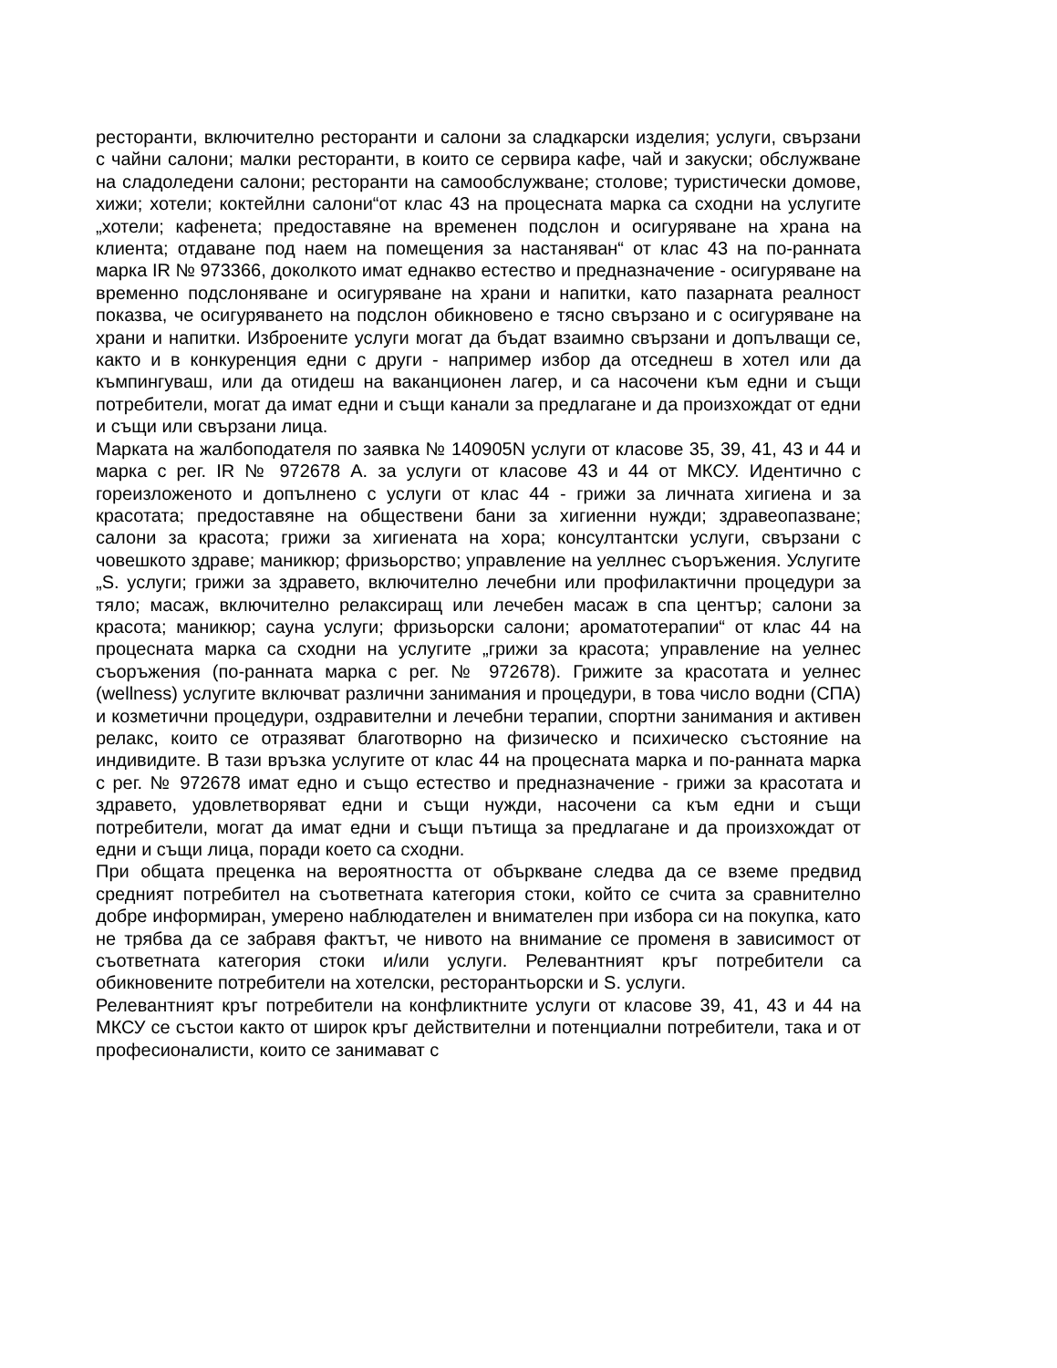ресторанти, включително ресторанти и салони за сладкарски изделия; услуги, свързани с чайни салони; малки ресторанти, в които се сервира кафе, чай и закуски; обслужване на сладоледени салони; ресторанти на самообслужване; столове; туристически домове, хижи; хотели; коктейлни салони“от клас 43 на процесната марка са сходни на услугите „хотели; кафенета; предоставяне на временен подслон и осигуряване на храна на клиента; отдаване под наем на помещения за настаняван“ от клас 43 на по-ранната марка IR № 973366, доколкото имат еднакво естество и предназначение - осигуряване на временно подслоняване и осигуряване на храни и напитки, като пазарната реалност показва, че осигуряването на подслон обикновено е тясно свързано и с осигуряване на храни и напитки. Изброените услуги могат да бъдат взаимно свързани и допълващи се, както и в конкуренция едни с други - например избор да отседнеш в хотел или да къмпингуваш, или да отидеш на ваканционен лагер, и са насочени към едни и същи потребители, могат да имат едни и същи канали за предлагане и да произхождат от едни и същи или свързани лица.
Марката на жалбоподателя по заявка № 140905N услуги от класове 35, 39, 41, 43 и 44 и марка с рег. IR № 972678 А. за услуги от класове 43 и 44 от МКСУ. Идентично с гореизложеното и допълнено с услуги от клас 44 - грижи за личната хигиена и за красотата; предоставяне на обществени бани за хигиенни нужди; здравеопазване; салони за красота; грижи за хигиената на хора; консултантски услуги, свързани с човешкото здраве; маникюр; фризьорство; управление на уеллнес съоръжения. Услугите „S. услуги; грижи за здравето, включително лечебни или профилактични процедури за тяло; масаж, включително релаксиращ или лечебен масаж в спа център; салони за красота; маникюр; сауна услуги; фризьорски салони; ароматотерапии“ от клас 44 на процесната марка са сходни на услугите „грижи за красота; управление на уелнес съоръжения (по-ранната марка с рег. № 972678). Грижите за красотата и уелнес (wellness) услугите включват различни занимания и процедури, в това число водни (СПА) и козметични процедури, оздравителни и лечебни терапии, спортни занимания и активен релакс, които се отразяват благотворно на физическо и психическо състояние на индивидите. В тази връзка услугите от клас 44 на процесната марка и по-ранната марка с рег. № 972678 имат едно и също естество и предназначение - грижи за красотата и здравето, удовлетворяват едни и същи нужди, насочени са към едни и същи потребители, могат да имат едни и същи пътища за предлагане и да произхождат от едни и същи лица, поради което са сходни.
При общата преценка на вероятността от объркване следва да се вземе предвид средният потребител на съответната категория стоки, който се счита за сравнително добре информиран, умерено наблюдателен и внимателен при избора си на покупка, като не трябва да се забравя фактът, че нивото на внимание се променя в зависимост от съответната категория стоки и/или услуги. Релевантният кръг потребители са обикновените потребители на хотелски, ресторантьорски и S. услуги.
Релевантният кръг потребители на конфликтните услуги от класове 39, 41, 43 и 44 на МКСУ се състои както от широк кръг действителни и потенциални потребители, така и от професионалисти, които се занимават с